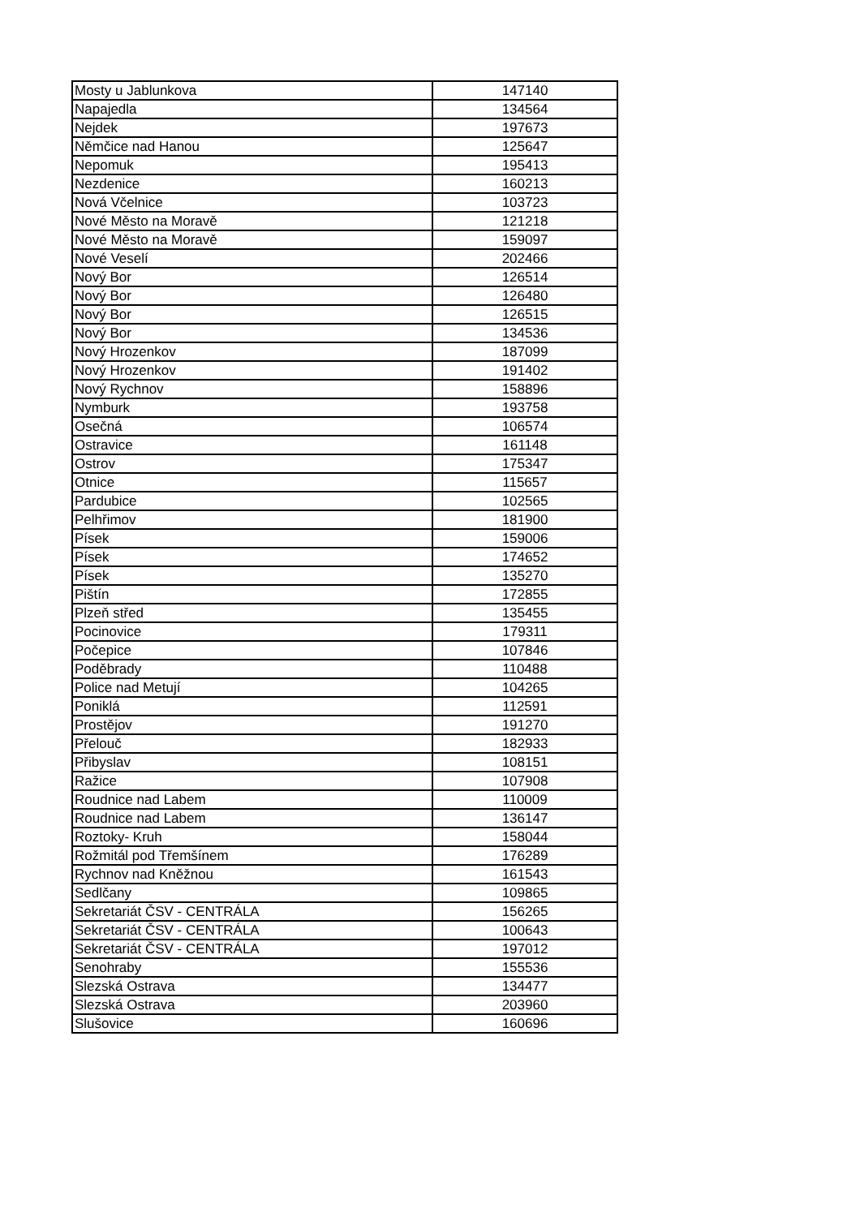| Mosty u Jablunkova | 147140 |
| Napajedla | 134564 |
| Nejdek | 197673 |
| Němčice nad Hanou | 125647 |
| Nepomuk | 195413 |
| Nezdenice | 160213 |
| Nová Včelnice | 103723 |
| Nové Město na Moravě | 121218 |
| Nové Město na Moravě | 159097 |
| Nové Veselí | 202466 |
| Nový Bor | 126514 |
| Nový Bor | 126480 |
| Nový Bor | 126515 |
| Nový Bor | 134536 |
| Nový Hrozenkov | 187099 |
| Nový Hrozenkov | 191402 |
| Nový Rychnov | 158896 |
| Nymburk | 193758 |
| Osečná | 106574 |
| Ostravice | 161148 |
| Ostrov | 175347 |
| Otnice | 115657 |
| Pardubice | 102565 |
| Pelhřimov | 181900 |
| Písek | 159006 |
| Písek | 174652 |
| Písek | 135270 |
| Pištín | 172855 |
| Plzeň střed | 135455 |
| Pocinovice | 179311 |
| Počepice | 107846 |
| Poděbrady | 110488 |
| Police nad Metují | 104265 |
| Poniklá | 112591 |
| Prostějov | 191270 |
| Přelouč | 182933 |
| Přibyslav | 108151 |
| Ražice | 107908 |
| Roudnice nad Labem | 110009 |
| Roudnice nad Labem | 136147 |
| Roztoky- Kruh | 158044 |
| Rožmitál pod Třemšínem | 176289 |
| Rychnov nad Kněžnou | 161543 |
| Sedlčany | 109865 |
| Sekretariát ČSV - CENTRÁLA | 156265 |
| Sekretariát ČSV - CENTRÁLA | 100643 |
| Sekretariát ČSV - CENTRÁLA | 197012 |
| Senohraby | 155536 |
| Slezská Ostrava | 134477 |
| Slezská Ostrava | 203960 |
| Slušovice | 160696 |